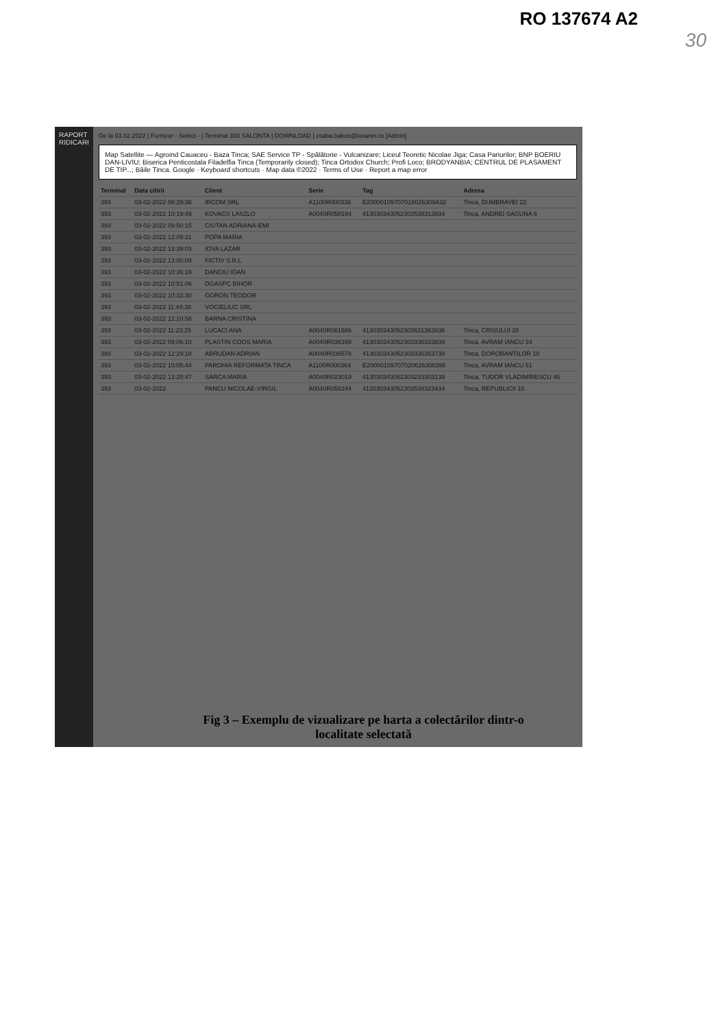RO 137674 A2
30
RAPORT RIDICARI
De la 03.02.2022 | Furnizor - Select - | Terminal 393 SALONTA | DOWNLOAD | csaba.bakos@loxanet.ro [Admin]
Map Satellite — Agroind Cauaceu - Baza Tinca; SAE Service TP - Spălătorie - Vulcanizare; Liceul Teoretic Nicolae Jiga; Casa Pariurilor; BNP BOERIU DAN-LIVIU; Biserica Penticostala Filadelfia Tinca (Temporarily closed); Tinca Ortodox Church; Profi Loco; BRODYANBIA; CENTRUL DE PLASAMENT DE TIP...; Băile Tinca. Google · Keyboard shortcuts · Map data ©2022 · Terms of Use · Report a map error
| Terminal | Data citirii | Client | Serie | Tag | Adresa |
| --- | --- | --- | --- | --- | --- |
| 393 | 03-02-2022 08:29:36 | IRCOM SRL | A1100R000338 | E20000109707018026309A32 | Tinca, DUMBRAVEI 22 |
| 393 | 03-02-2022 10:19:49 | KOVACS LASZLO | A0040R058194 | 413030343052303538313934 | Tinca, ANDREI SAGUNA 6 |
| 393 | 03-02-2022 09:50:15 | CIUTAN ADRIANA-EMI | | | |
| 393 | 03-02-2022 12:09:31 | POPA MARIA | | | |
| 393 | 03-02-2022 13:39:03 | IOVA LAZAR | | | |
| 393 | 03-02-2022 13:00:09 | FICTIV S.R.L | | | |
| 393 | 03-02-2022 10:36:19 | DANCIU IOAN | | | |
| 393 | 03-02-2022 10:51:06 | DGASPC BIHOR | | | |
| 393 | 03-02-2022 10:33:30 | GORON TEODOR | | | |
| 393 | 03-02-2022 11:44:38 | VOCIELIUC SRL | | | |
| 393 | 03-02-2022 12:10:58 | BARNA CRISTINA | | | |
| 393 | 03-02-2022 11:23:25 | LUCACI ANA | A0040R061686 | 413030343052303631363836 | Tinca, CRISULUI 28 |
| 393 | 03-02-2022 09:06:10 | PLASTIN COOS MARIA | A0040R036399 | 413030343052303336333939 | Tinca, AVRAM IANCU 34 |
| 393 | 03-02-2022 12:29:18 | ABRUDAN ADRIAN | A0040R036578 | 413030343052303336353738 | Tinca, DOROBANTILOR 10 |
| 393 | 03-02-2022 10:05:44 | PAROHIA REFORMATA TINCA | A1100R000364 | E20000109707020626308398 | Tinca, AVRAM IANCU 51 |
| 393 | 03-02-2022 13:20:47 | SARCA MARIA | A0040R023019 | 413030343052303233303139 | Tinca, TUDOR VLADIMIRESCU 46 |
| 393 | 03-02-2022 | PANCU NICOLAE-VIRGIL | A0040R058244 | 413030343052303538323434 | Tinca, REPUBLICII 10 |
Fig 3 – Exemplu de vizualizare pe harta a colectărilor dintr-o
localitate selectată